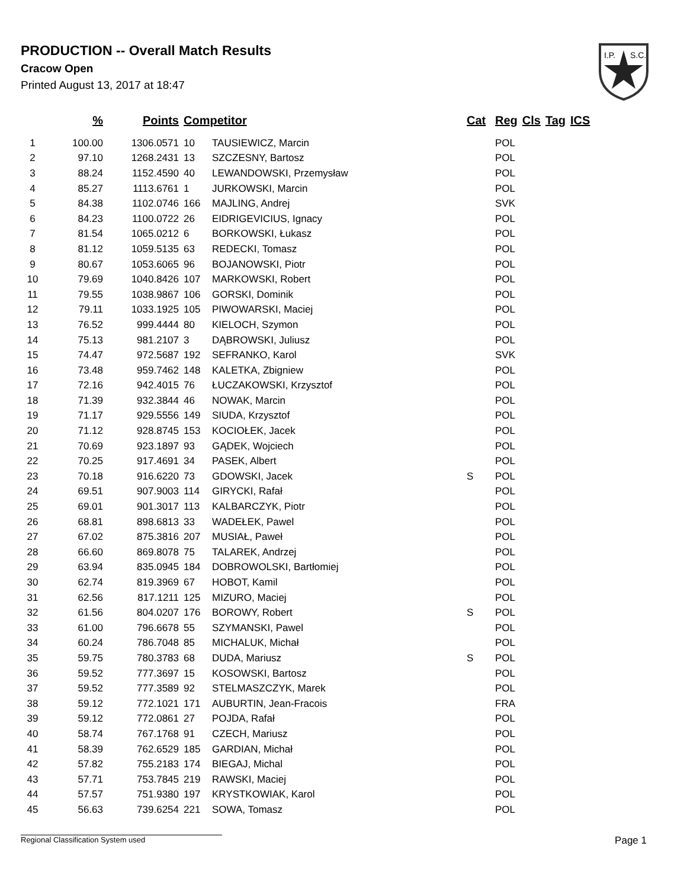PRODUCTION -- Overall Match Results
Cracow Open
Printed August 13, 2017 at 18:47
I.P.
S.C.
| | % | Points | Competitor | | Cat | Reg | Cls | Tag | ICS |
| --- | --- | --- | --- | --- | --- | --- | --- | --- | --- |
| 1 | 100.00 | 1306.0571 | 10 | TAUSIEWICZ, Marcin | | POL | | | |
| 2 | 97.10 | 1268.2431 | 13 | SZCZESNY, Bartosz | | POL | | | |
| 3 | 88.24 | 1152.4590 | 40 | LEWANDOWSKI, Przemysław | | POL | | | |
| 4 | 85.27 | 1113.6761 | 1 | JURKOWSKI, Marcin | | POL | | | |
| 5 | 84.38 | 1102.0746 | 166 | MAJLING, Andrej | | SVK | | | |
| 6 | 84.23 | 1100.0722 | 26 | EIDRIGEVICIUS, Ignacy | | POL | | | |
| 7 | 81.54 | 1065.0212 | 6 | BORKOWSKI, Łukasz | | POL | | | |
| 8 | 81.12 | 1059.5135 | 63 | REDECKI, Tomasz | | POL | | | |
| 9 | 80.67 | 1053.6065 | 96 | BOJANOWSKI, Piotr | | POL | | | |
| 10 | 79.69 | 1040.8426 | 107 | MARKOWSKI, Robert | | POL | | | |
| 11 | 79.55 | 1038.9867 | 106 | GORSKI, Dominik | | POL | | | |
| 12 | 79.11 | 1033.1925 | 105 | PIWOWARSKI, Maciej | | POL | | | |
| 13 | 76.52 | 999.4444 | 80 | KIELOCH, Szymon | | POL | | | |
| 14 | 75.13 | 981.2107 | 3 | DĄBROWSKI, Juliusz | | POL | | | |
| 15 | 74.47 | 972.5687 | 192 | SEFRANKO, Karol | | SVK | | | |
| 16 | 73.48 | 959.7462 | 148 | KALETKA, Zbigniew | | POL | | | |
| 17 | 72.16 | 942.4015 | 76 | ŁUCZAKOWSKI, Krzysztof | | POL | | | |
| 18 | 71.39 | 932.3844 | 46 | NOWAK, Marcin | | POL | | | |
| 19 | 71.17 | 929.5556 | 149 | SIUDA, Krzysztof | | POL | | | |
| 20 | 71.12 | 928.8745 | 153 | KOCIOŁEK, Jacek | | POL | | | |
| 21 | 70.69 | 923.1897 | 93 | GĄDEK, Wojciech | | POL | | | |
| 22 | 70.25 | 917.4691 | 34 | PASEK, Albert | | POL | | | |
| 23 | 70.18 | 916.6220 | 73 | GDOWSKI, Jacek | S | POL | | | |
| 24 | 69.51 | 907.9003 | 114 | GIRYCKI, Rafał | | POL | | | |
| 25 | 69.01 | 901.3017 | 113 | KALBARCZYK, Piotr | | POL | | | |
| 26 | 68.81 | 898.6813 | 33 | WADEŁEK, Pawel | | POL | | | |
| 27 | 67.02 | 875.3816 | 207 | MUSIAŁ, Paweł | | POL | | | |
| 28 | 66.60 | 869.8078 | 75 | TALAREK, Andrzej | | POL | | | |
| 29 | 63.94 | 835.0945 | 184 | DOBROWOLSKI, Bartłomiej | | POL | | | |
| 30 | 62.74 | 819.3969 | 67 | HOBOT, Kamil | | POL | | | |
| 31 | 62.56 | 817.1211 | 125 | MIZURO, Maciej | | POL | | | |
| 32 | 61.56 | 804.0207 | 176 | BOROWY, Robert | S | POL | | | |
| 33 | 61.00 | 796.6678 | 55 | SZYMANSKI, Pawel | | POL | | | |
| 34 | 60.24 | 786.7048 | 85 | MICHALUK, Michał | | POL | | | |
| 35 | 59.75 | 780.3783 | 68 | DUDA, Mariusz | S | POL | | | |
| 36 | 59.52 | 777.3697 | 15 | KOSOWSKI, Bartosz | | POL | | | |
| 37 | 59.52 | 777.3589 | 92 | STELMASZCZYK, Marek | | POL | | | |
| 38 | 59.12 | 772.1021 | 171 | AUBURTIN, Jean-Fracois | | FRA | | | |
| 39 | 59.12 | 772.0861 | 27 | POJDA, Rafał | | POL | | | |
| 40 | 58.74 | 767.1768 | 91 | CZECH, Mariusz | | POL | | | |
| 41 | 58.39 | 762.6529 | 185 | GARDIAN, Michał | | POL | | | |
| 42 | 57.82 | 755.2183 | 174 | BIEGAJ, Michal | | POL | | | |
| 43 | 57.71 | 753.7845 | 219 | RAWSKI, Maciej | | POL | | | |
| 44 | 57.57 | 751.9380 | 197 | KRYSTKOWIAK, Karol | | POL | | | |
| 45 | 56.63 | 739.6254 | 221 | SOWA, Tomasz | | POL | | | |
Regional Classification System used Page 1